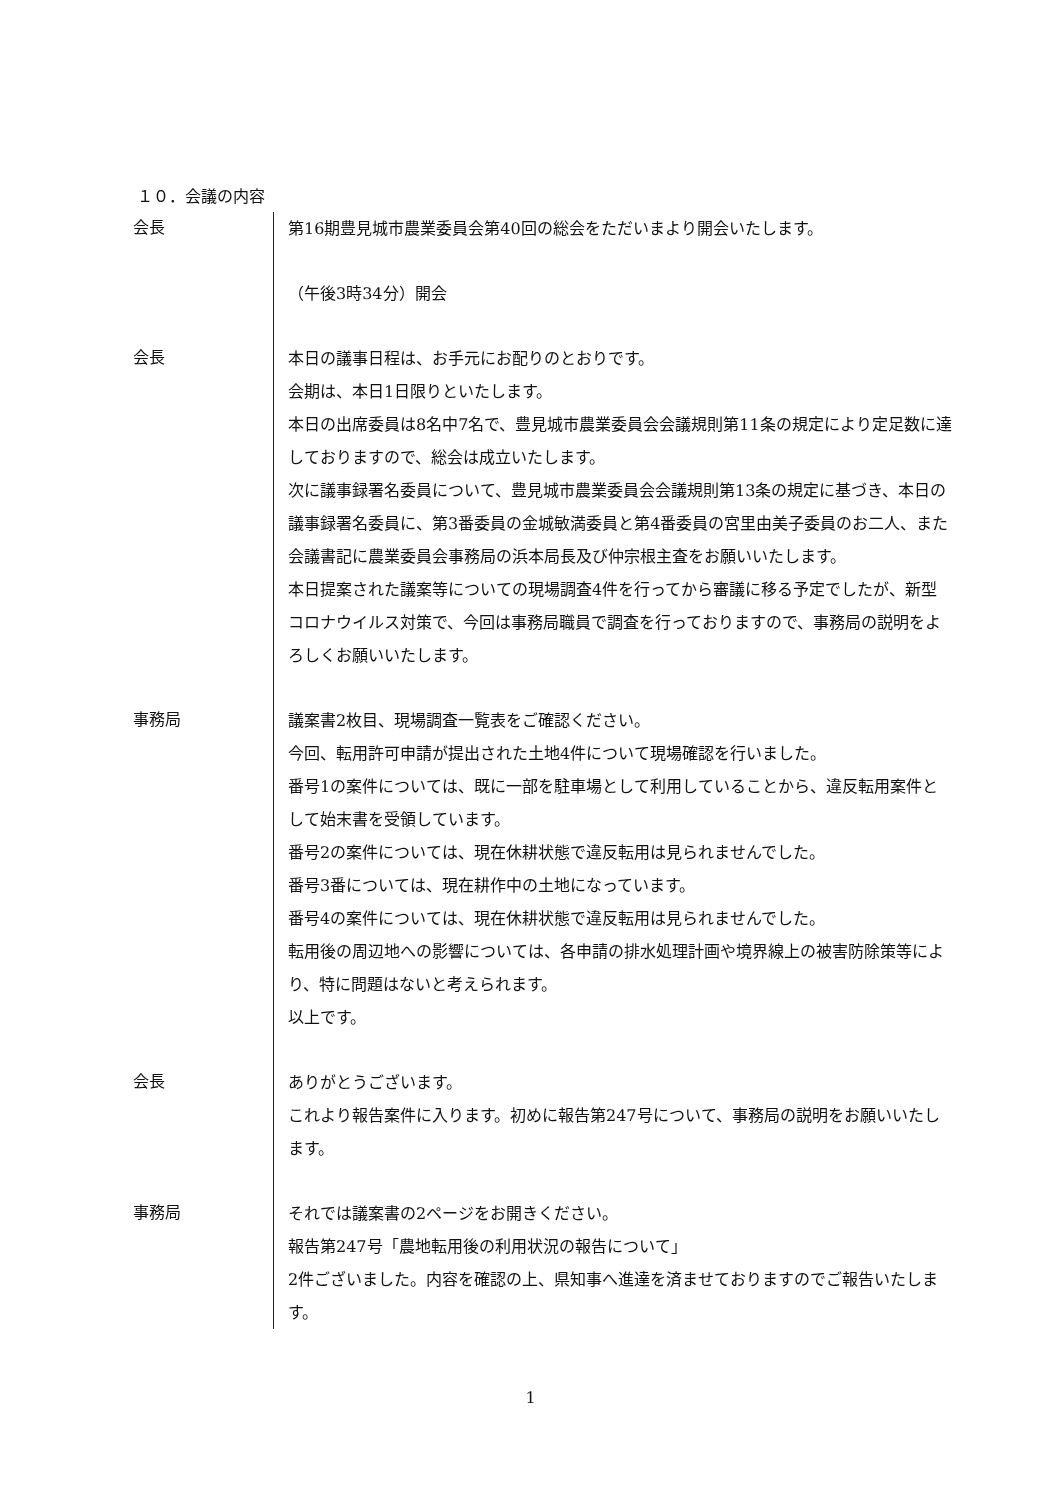１０．会議の内容
会長
第16期豊見城市農業委員会第40回の総会をただいまより開会いたします。
（午後3時34分）開会
会長
本日の議事日程は、お手元にお配りのとおりです。
会期は、本日1日限りといたします。
本日の出席委員は8名中7名で、豊見城市農業委員会会議規則第11条の規定により定足数に達しておりますので、総会は成立いたします。
次に議事録署名委員について、豊見城市農業委員会会議規則第13条の規定に基づき、本日の議事録署名委員に、第3番委員の金城敏満委員と第4番委員の宮里由美子委員のお二人、また会議書記に農業委員会事務局の浜本局長及び仲宗根主査をお願いいたします。
本日提案された議案等についての現場調査4件を行ってから審議に移る予定でしたが、新型コロナウイルス対策で、今回は事務局職員で調査を行っておりますので、事務局の説明をよろしくお願いいたします。
事務局
議案書2枚目、現場調査一覧表をご確認ください。
今回、転用許可申請が提出された土地4件について現場確認を行いました。
番号1の案件については、既に一部を駐車場として利用していることから、違反転用案件として始末書を受領しています。
番号2の案件については、現在休耕状態で違反転用は見られませんでした。
番号3番については、現在耕作中の土地になっています。
番号4の案件については、現在休耕状態で違反転用は見られませんでした。
転用後の周辺地への影響については、各申請の排水処理計画や境界線上の被害防除策等により、特に問題はないと考えられます。
以上です。
会長
ありがとうございます。
これより報告案件に入ります。初めに報告第247号について、事務局の説明をお願いいたします。
事務局
それでは議案書の2ページをお開きください。
報告第247号「農地転用後の利用状況の報告について」
2件ございました。内容を確認の上、県知事へ進達を済ませておりますのでご報告いたします。
1